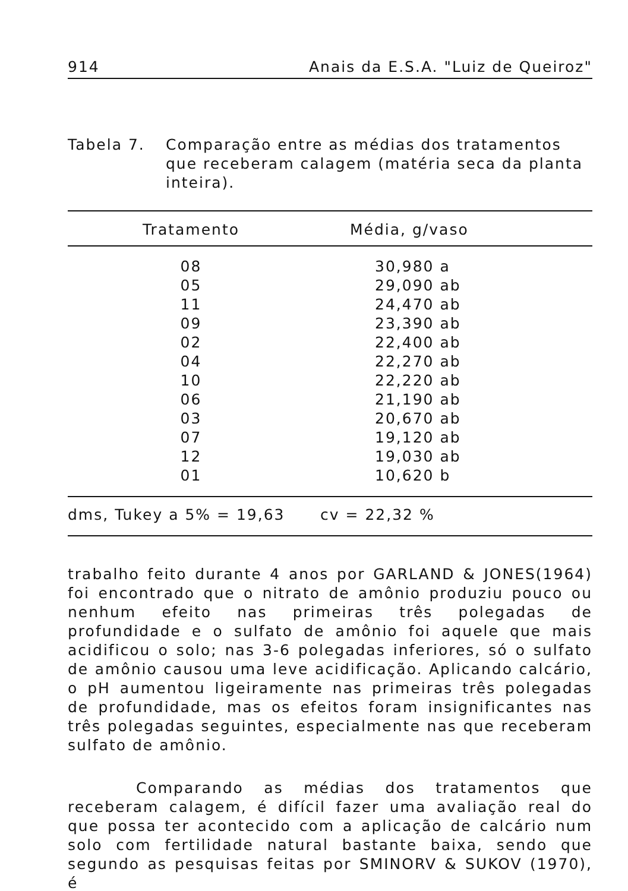914 Anais da E.S.A. "Luiz de Queiroz"
Tabela 7. Comparação entre as médias dos tratamentos que receberam calagem (matéria seca da planta inteira).
| Tratamento | Média, g/vaso |
| --- | --- |
| 08 | 30,980 a |
| 05 | 29,090 ab |
| 11 | 24,470 ab |
| 09 | 23,390 ab |
| 02 | 22,400 ab |
| 04 | 22,270 ab |
| 10 | 22,220 ab |
| 06 | 21,190 ab |
| 03 | 20,670 ab |
| 07 | 19,120 ab |
| 12 | 19,030 ab |
| 01 | 10,620 b |
| dms, Tukey a 5% = 19,63 | cv = 22,32 % |
trabalho feito durante 4 anos por GARLAND & JONES(1964) foi encontrado que o nitrato de amônio produziu pouco ou nenhum efeito nas primeiras três polegadas de profundidade e o sulfato de amônio foi aquele que mais acidificou o solo; nas 3-6 polegadas inferiores, só o sulfato de amônio causou uma leve acidificação. Aplicando calcário, o pH aumentou ligeiramente nas primeiras três polegadas de profundidade, mas os efeitos foram insignificantes nas três polegadas seguintes, especialmente nas que receberam sulfato de amônio.
Comparando as médias dos tratamentos que receberam calagem, é difícil fazer uma avaliação real do que possa ter acontecido com a aplicação de calcário num solo com fertilidade natural bastante baixa, sendo que segundo as pesquisas feitas por SMINORV & SUKOV (1970), é